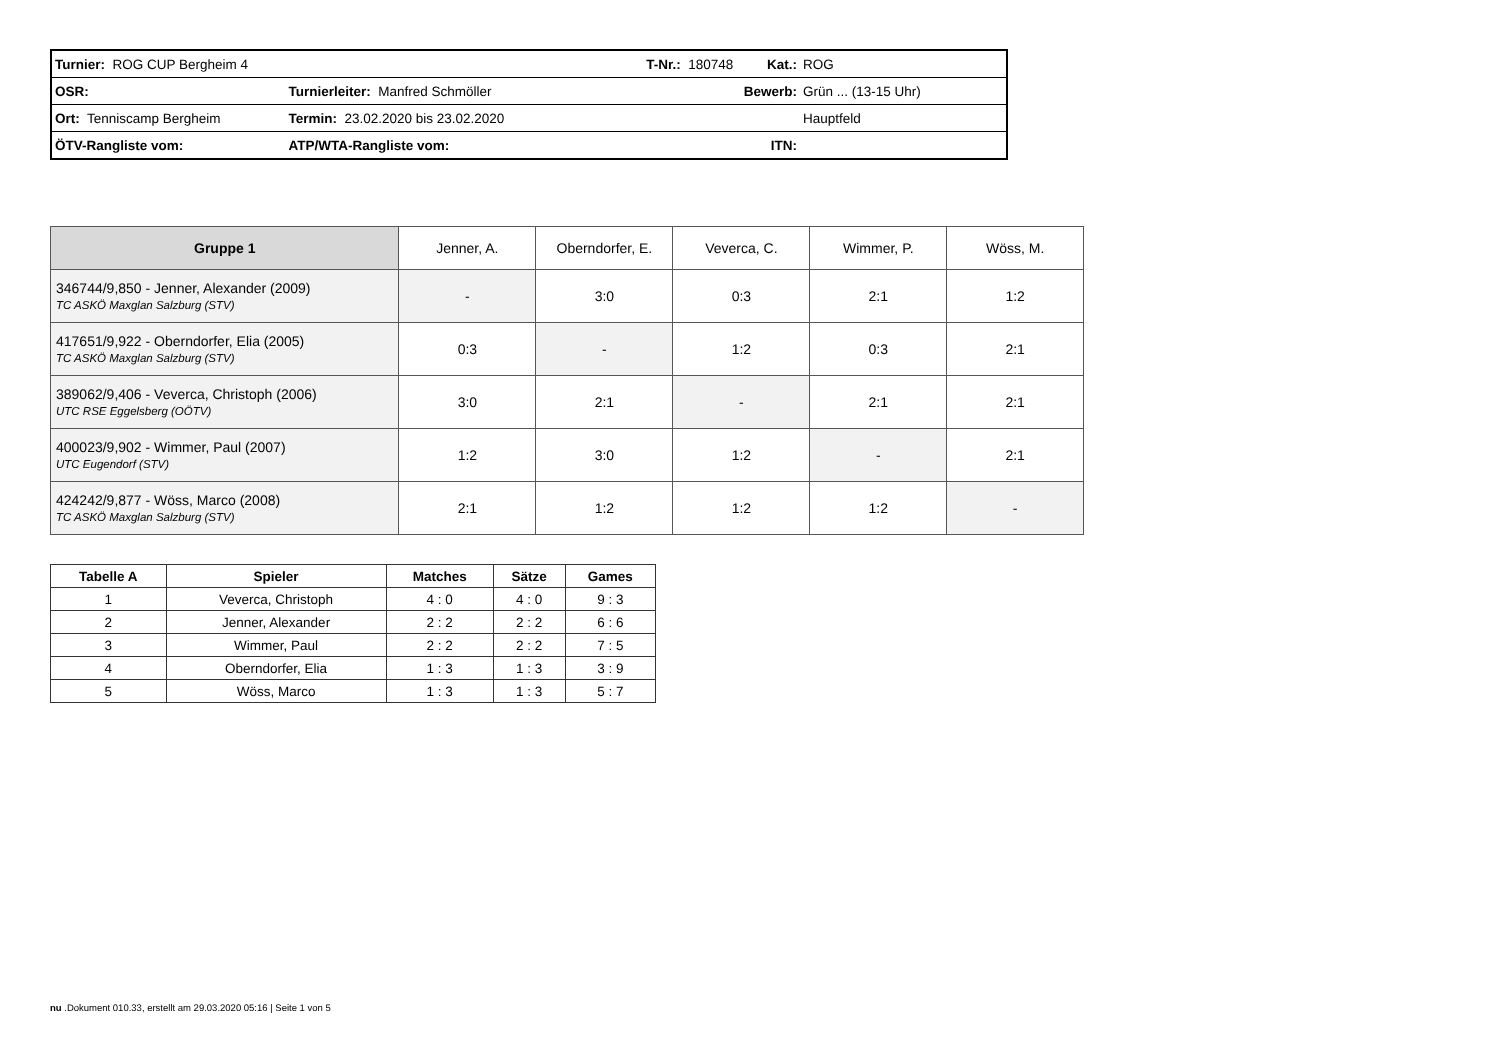| Turnier: ROG CUP Bergheim 4 | | T-Nr.: 180748 Kat.: | ROG |
| OSR: | Turnierleiter: Manfred Schmöller | Bewerb: | Grün ... (13-15 Uhr) |
| Ort: Tenniscamp Bergheim | Termin: 23.02.2020 bis 23.02.2020 | | Hauptfeld |
| ÖTV-Rangliste vom: | ATP/WTA-Rangliste vom: | ITN: | |
| Gruppe 1 | Jenner, A. | Oberndorfer, E. | Veverca, C. | Wimmer, P. | Wöss, M. |
| --- | --- | --- | --- | --- | --- |
| 346744/9,850 - Jenner, Alexander (2009) TC ASKÖ Maxglan Salzburg (STV) | - | 3:0 | 0:3 | 2:1 | 1:2 |
| 417651/9,922 - Oberndorfer, Elia (2005) TC ASKÖ Maxglan Salzburg (STV) | 0:3 | - | 1:2 | 0:3 | 2:1 |
| 389062/9,406 - Veverca, Christoph (2006) UTC RSE Eggelsberg (OÖTV) | 3:0 | 2:1 | - | 2:1 | 2:1 |
| 400023/9,902 - Wimmer, Paul (2007) UTC Eugendorf (STV) | 1:2 | 3:0 | 1:2 | - | 2:1 |
| 424242/9,877 - Wöss, Marco (2008) TC ASKÖ Maxglan Salzburg (STV) | 2:1 | 1:2 | 1:2 | 1:2 | - |
| Tabelle A | Spieler | Matches | Sätze | Games |
| --- | --- | --- | --- | --- |
| 1 | Veverca, Christoph | 4 : 0 | 4 : 0 | 9 : 3 |
| 2 | Jenner, Alexander | 2 : 2 | 2 : 2 | 6 : 6 |
| 3 | Wimmer, Paul | 2 : 2 | 2 : 2 | 7 : 5 |
| 4 | Oberndorfer, Elia | 1 : 3 | 1 : 3 | 3 : 9 |
| 5 | Wöss, Marco | 1 : 3 | 1 : 3 | 5 : 7 |
nu .Dokument 010.33, erstellt am 29.03.2020 05:16 | Seite 1 von 5